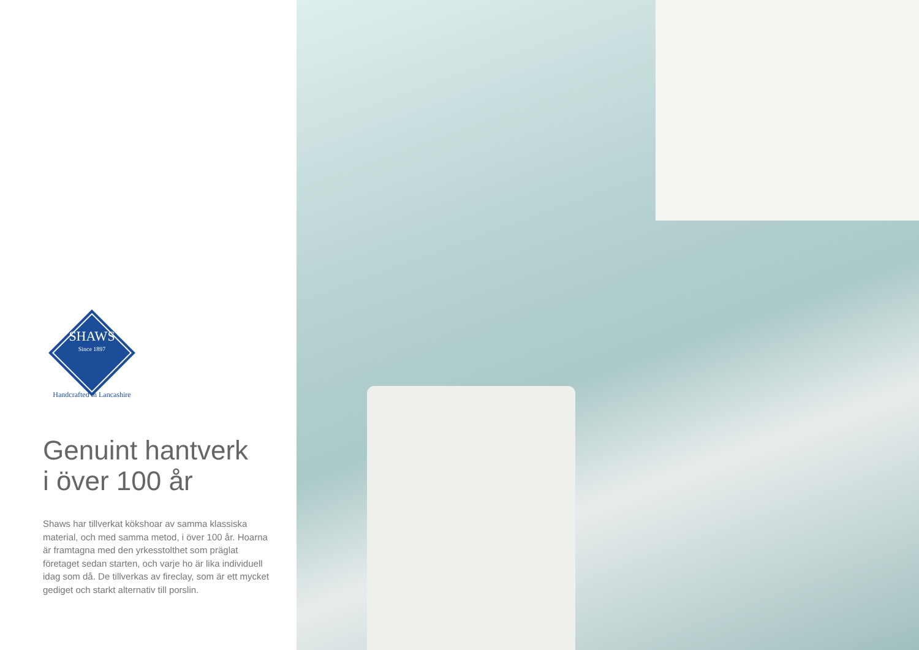SHAWS
Since 1897
Handcrafted in Lancashire
Genuint hantverk
i över 100 år
Shaws har tillverkat kökshoar av samma klassiska material, och med samma metod, i över 100 år. Hoarna är framtagna med den yrkesstolthet som präglat företaget sedan starten, och varje ho är lika individuell idag som då. De tillverkas av fireclay, som är ett mycket gediget och starkt alternativ till porslin.